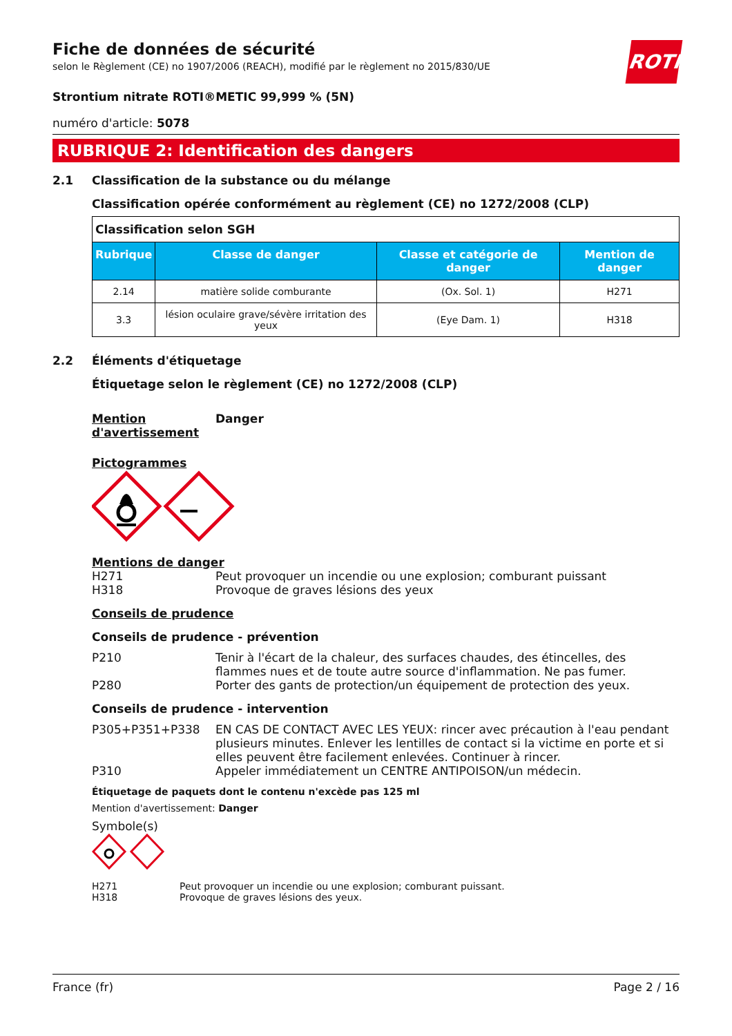ROTH
Fiche de données de sécurité
selon le Règlement (CE) no 1907/2006 (REACH), modifié par le règlement no 2015/830/UE
Strontium nitrate ROTI®METIC 99,999 % (5N)
numéro d'article: 5078
RUBRIQUE 2: Identification des dangers
2.1 Classification de la substance ou du mélange
Classification opérée conformément au règlement (CE) no 1272/2008 (CLP)
| Classification selon SGH | | | |
| Rubrique | Classe de danger | Classe et catégorie de danger | Mention de danger |
| 2.14 | matière solide comburante | (Ox. Sol. 1) | H271 |
| 3.3 | lésion oculaire grave/sévère irritation des yeux | (Eye Dam. 1) | H318 |
2.2 Éléments d'étiquetage
Étiquetage selon le règlement (CE) no 1272/2008 (CLP)
Mention d'avertissement Danger
Pictogrammes
Mentions de danger
H271 Peut provoquer un incendie ou une explosion; comburant puissant
H318 Provoque de graves lésions des yeux
Conseils de prudence
Conseils de prudence - prévention
P210 Tenir à l'écart de la chaleur, des surfaces chaudes, des étincelles, des flammes nues et de toute autre source d'inflammation. Ne pas fumer.
P280 Porter des gants de protection/un équipement de protection des yeux.
Conseils de prudence - intervention
P305+P351+P338 EN CAS DE CONTACT AVEC LES YEUX: rincer avec précaution à l'eau pendant plusieurs minutes. Enlever les lentilles de contact si la victime en porte et si elles peuvent être facilement enlevées. Continuer à rincer.
P310 Appeler immédiatement un CENTRE ANTIPOISON/un médecin.
Étiquetage de paquets dont le contenu n'excède pas 125 ml
Mention d'avertissement: Danger
Symbole(s)
H271 Peut provoquer un incendie ou une explosion; comburant puissant.
H318 Provoque de graves lésions des yeux.
France (fr) Page 2 / 16